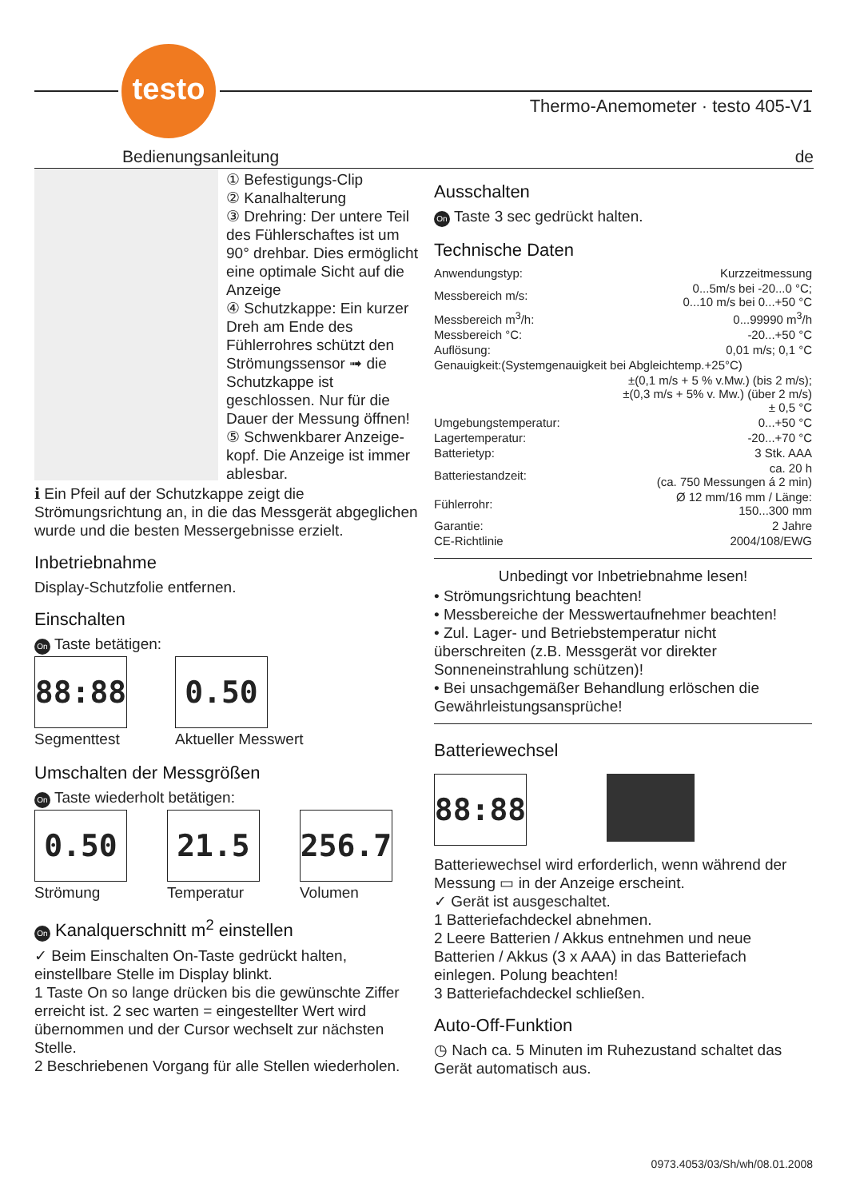testo
Thermo-Anemometer · testo 405-V1
Bedienungsanleitung de
① Befestigungs-Clip
② Kanalhalterung
③ Drehring: Der untere Teil des Fühlerschaftes ist um 90° drehbar. Dies ermöglicht eine optimale Sicht auf die Anzeige
④ Schutzkappe: Ein kurzer Dreh am Ende des Fühlerrohres schützt den Strömungssensor ➟ die Schutzkappe ist geschlossen. Nur für die Dauer der Messung öffnen!
⑤ Schwenkbarer Anzeige-kopf. Die Anzeige ist immer ablesbar.
ℹ Ein Pfeil auf der Schutzkappe zeigt die Strömungsrichtung an, in die das Messgerät abgeglichen wurde und die besten Messergebnisse erzielt.
Inbetriebnahme
Display-Schutzfolie entfernen.
Einschalten
On Taste betätigen:
88:88
Segmenttest
0.50
Aktueller Messwert
Umschalten der Messgrößen
On Taste wiederholt betätigen:
0.50
Strömung
21.5
Temperatur
256.7
Volumen
On Kanalquerschnitt m<sup>2</sup> einstellen
✓ Beim Einschalten On-Taste gedrückt halten, einstellbare Stelle im Display blinkt.
1 Taste On so lange drücken bis die gewünschte Ziffer erreicht ist. 2 sec warten = eingestellter Wert wird übernommen und der Cursor wechselt zur nächsten Stelle.
2 Beschriebenen Vorgang für alle Stellen wiederholen.
Ausschalten
On Taste 3 sec gedrückt halten.
Technische Daten
| Anwendungstyp: | Kurzzeitmessung |
| Messbereich m/s: | 0...5m/s bei -20...0 °C; 0...10 m/s bei 0...+50 °C |
| Messbereich m<sup>3</sup>/h: | 0...99990 m<sup>3</sup>/h |
| Messbereich °C: | -20...+50 °C |
| Auflösung: | 0,01 m/s; 0,1 °C |
| Genauigkeit:(Systemgenauigkeit bei Abgleichtemp.+25°C) | |
| | ±(0,1 m/s + 5 % v.Mw.) (bis 2 m/s); ±(0,3 m/s + 5% v. Mw.) (über 2 m/s) ± 0,5 °C |
| Umgebungstemperatur: | 0...+50 °C |
| Lagertemperatur: | -20...+70 °C |
| Batterietyp: | 3 Stk. AAA |
| Batteriestandzeit: | ca. 20 h (ca. 750 Messungen á 2 min) |
| Fühlerrohr: | Ø 12 mm/16 mm / Länge: 150...300 mm |
| Garantie: | 2 Jahre |
| CE-Richtlinie | 2004/108/EWG |
Unbedingt vor Inbetriebnahme lesen!
• Strömungsrichtung beachten!
• Messbereiche der Messwertaufnehmer beachten!
• Zul. Lager- und Betriebstemperatur nicht überschreiten (z.B. Messgerät vor direkter Sonneneinstrahlung schützen)!
• Bei unsachgemäßer Behandlung erlöschen die Gewährleistungsansprüche!
Batteriewechsel
88:88
Batteriewechsel wird erforderlich, wenn während der Messung ▭ in der Anzeige erscheint.
✓ Gerät ist ausgeschaltet.
1 Batteriefachdeckel abnehmen.
2 Leere Batterien / Akkus entnehmen und neue Batterien / Akkus (3 x AAA) in das Batteriefach einlegen. Polung beachten!
3 Batteriefachdeckel schließen.
Auto-Off-Funktion
◷ Nach ca. 5 Minuten im Ruhezustand schaltet das Gerät automatisch aus.
0973.4053/03/Sh/wh/08.01.2008